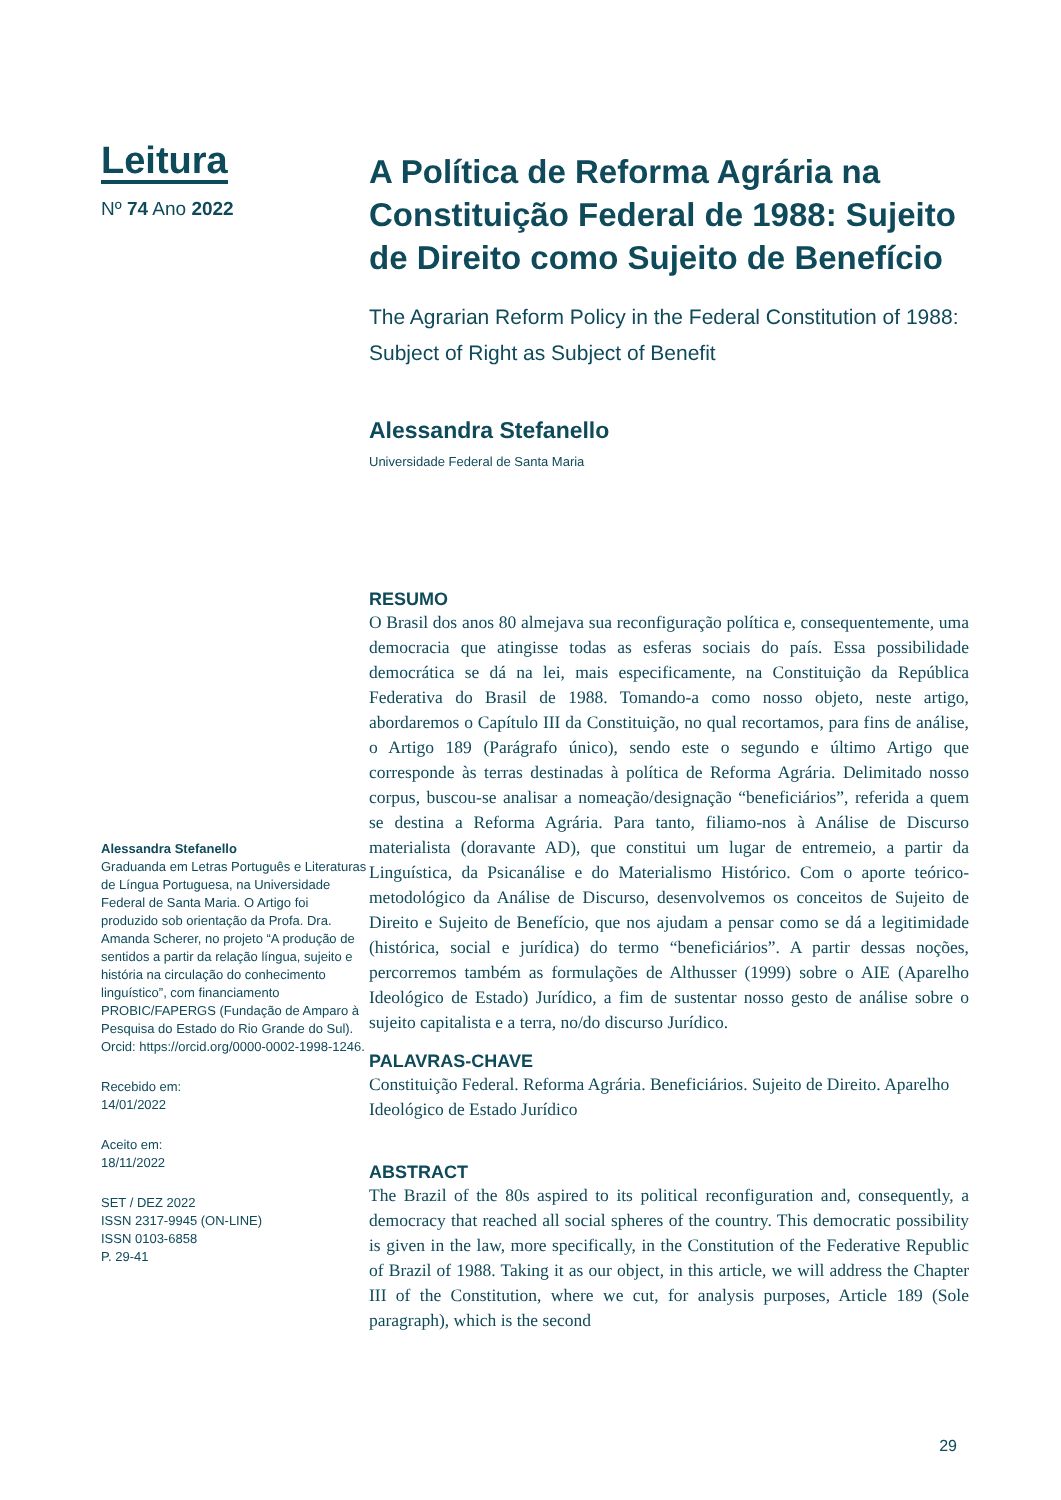Leitura
Nº 74 Ano 2022
Alessandra Stefanello
Graduanda em Letras Português e Literaturas de Língua Portuguesa, na Universidade Federal de Santa Maria. O Artigo foi produzido sob orientação da Profa. Dra. Amanda Scherer, no projeto “A produção de sentidos a partir da relação língua, sujeito e história na circulação do conhecimento linguístico”, com financiamento PROBIC/FAPERGS (Fundação de Amparo à Pesquisa do Estado do Rio Grande do Sul). Orcid: https://orcid.org/0000-0002-1998-1246.
Recebido em:
14/01/2022
Aceito em:
18/11/2022
SET / DEZ 2022
ISSN 2317-9945 (ON-LINE)
ISSN 0103-6858
P. 29-41
A Política de Reforma Agrária na Constituição Federal de 1988: Sujeito de Direito como Sujeito de Benefício
The Agrarian Reform Policy in the Federal Constitution of 1988: Subject of Right as Subject of Benefit
Alessandra Stefanello
Universidade Federal de Santa Maria
RESUMO
O Brasil dos anos 80 almejava sua reconfiguração política e, consequentemente, uma democracia que atingisse todas as esferas sociais do país. Essa possibilidade democrática se dá na lei, mais especificamente, na Constituição da República Federativa do Brasil de 1988. Tomando-a como nosso objeto, neste artigo, abordaremos o Capítulo III da Constituição, no qual recortamos, para fins de análise, o Artigo 189 (Parágrafo único), sendo este o segundo e último Artigo que corresponde às terras destinadas à política de Reforma Agrária. Delimitado nosso corpus, buscou-se analisar a nomeação/designação “beneficiários”, referida a quem se destina a Reforma Agrária. Para tanto, filiamo-nos à Análise de Discurso materialista (doravante AD), que constitui um lugar de entremeio, a partir da Linguística, da Psicanálise e do Materialismo Histórico. Com o aporte teórico-metodológico da Análise de Discurso, desenvolvemos os conceitos de Sujeito de Direito e Sujeito de Benefício, que nos ajudam a pensar como se dá a legitimidade (histórica, social e jurídica) do termo “beneficiários”. A partir dessas noções, percorremos também as formulações de Althusser (1999) sobre o AIE (Aparelho Ideológico de Estado) Jurídico, a fim de sustentar nosso gesto de análise sobre o sujeito capitalista e a terra, no/do discurso Jurídico.
PALAVRAS-CHAVE
Constituição Federal. Reforma Agrária. Beneficiários. Sujeito de Direito. Aparelho Ideológico de Estado Jurídico
ABSTRACT
The Brazil of the 80s aspired to its political reconfiguration and, consequently, a democracy that reached all social spheres of the country. This democratic possibility is given in the law, more specifically, in the Constitution of the Federative Republic of Brazil of 1988. Taking it as our object, in this article, we will address the Chapter III of the Constitution, where we cut, for analysis purposes, Article 189 (Sole paragraph), which is the second
29